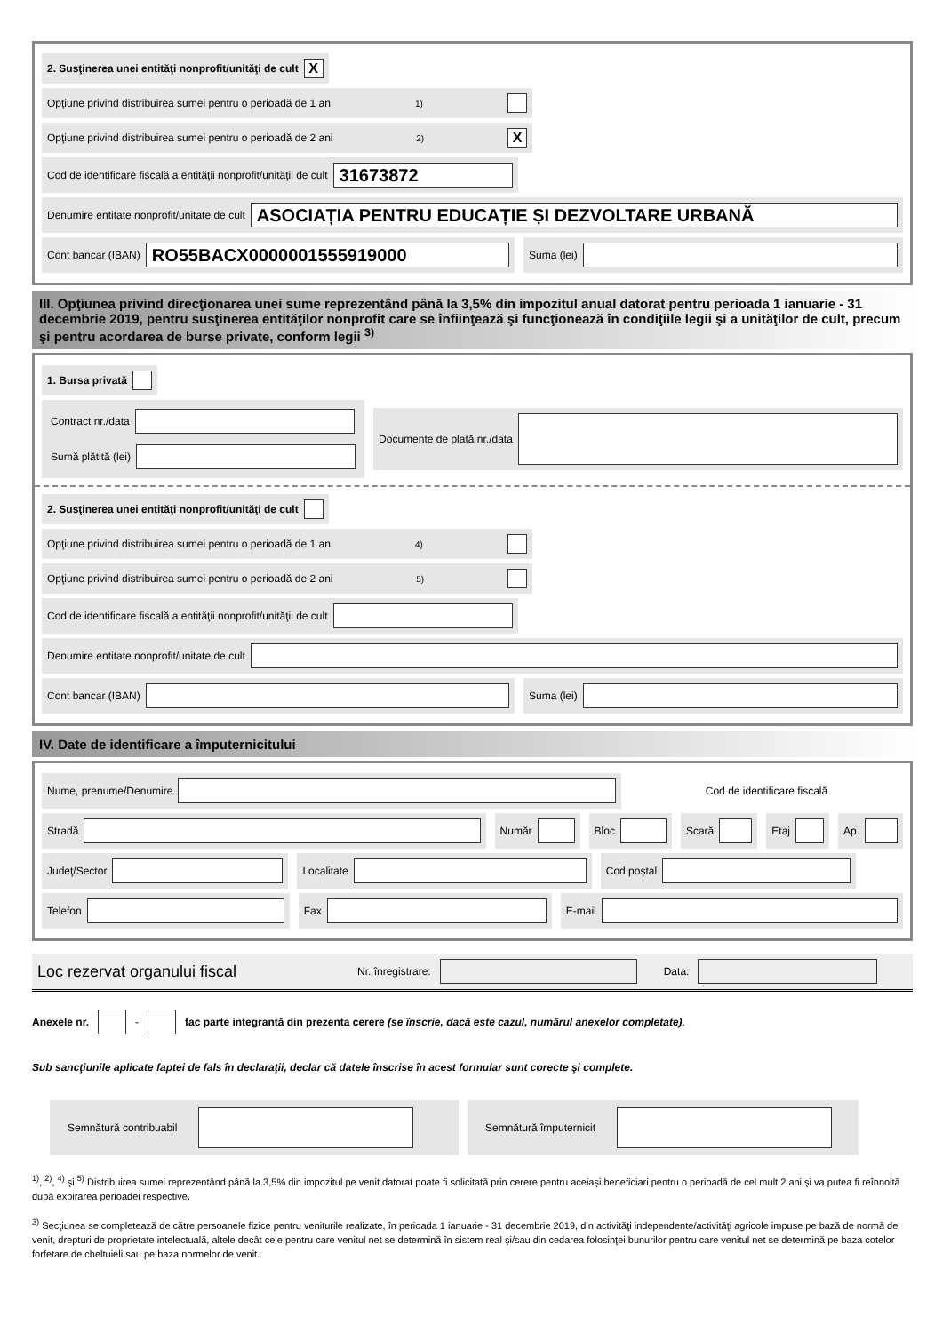2. Susţinerea unei entităţi nonprofit/unităţi de cult X
Opţiune privind distribuirea sumei pentru o perioadă de 1 an <sup>1)</sup>
Opţiune privind distribuirea sumei pentru o perioadă de 2 ani <sup>2)</sup> X
Cod de identificare fiscală a entităţii nonprofit/unităţii de cult 31673872
Denumire entitate nonprofit/unitate de cult ASOCIAȚIA PENTRU EDUCAȚIE ȘI DEZVOLTARE URBANĂ
Cont bancar (IBAN) RO55BACX0000001555919000
Suma (lei)
III. Opţiunea privind direcţionarea unei sume reprezentând până la 3,5% din impozitul anual datorat pentru perioada 1 ianuarie - 31 decembrie 2019, pentru susţinerea entităţilor nonprofit care se înfiinţează şi funcţionează în condiţiile legii şi a unităţilor de cult, precum şi pentru acordarea de burse private, conform legii <sup>3)</sup>
1. Bursa privată
Contract nr./data
Sumă plătită (lei)
Documente de plată nr./data
2. Susţinerea unei entităţi nonprofit/unităţi de cult
Opţiune privind distribuirea sumei pentru o perioadă de 1 an <sup>4)</sup>
Opţiune privind distribuirea sumei pentru o perioadă de 2 ani <sup>5)</sup>
Cod de identificare fiscală a entităţii nonprofit/unităţii de cult
Denumire entitate nonprofit/unitate de cult
Cont bancar (IBAN) Suma (lei)
IV. Date de identificare a împuternicitului
Nume, prenume/Denumire
Cod de identificare fiscală
Stradă Număr Bloc Scară Etaj Ap.
Judeţ/Sector Localitate Cod poştal
Telefon Fax E-mail
Loc rezervat organului fiscal Nr. înregistrare: Data:
Anexele nr. - fac parte integrantă din prezenta cerere (se înscrie, dacă este cazul, numărul anexelor completate).
Sub sancţiunile aplicate faptei de fals în declaraţii, declar că datele înscrise în acest formular sunt corecte şi complete.
Semnătură contribuabil Semnătură împuternicit
<sup>1)</sup>, <sup>2)</sup>, <sup>4)</sup> şi <sup>5)</sup> Distribuirea sumei reprezentând până la 3,5% din impozitul pe venit datorat poate fi solicitată prin cerere pentru aceiaşi beneficiari pentru o perioadă de cel mult 2 ani şi va putea fi reînnoită după expirarea perioadei respective.
<sup>3)</sup> Secţiunea se completează de către persoanele fizice pentru veniturile realizate, în perioada 1 ianuarie - 31 decembrie 2019, din activităţi independente/activităţi agricole impuse pe bază de normă de venit, drepturi de proprietate intelectuală, altele decât cele pentru care venitul net se determină în sistem real şi/sau din cedarea folosinţei bunurilor pentru care venitul net se determină pe baza cotelor forfetare de cheltuieli sau pe baza normelor de venit.